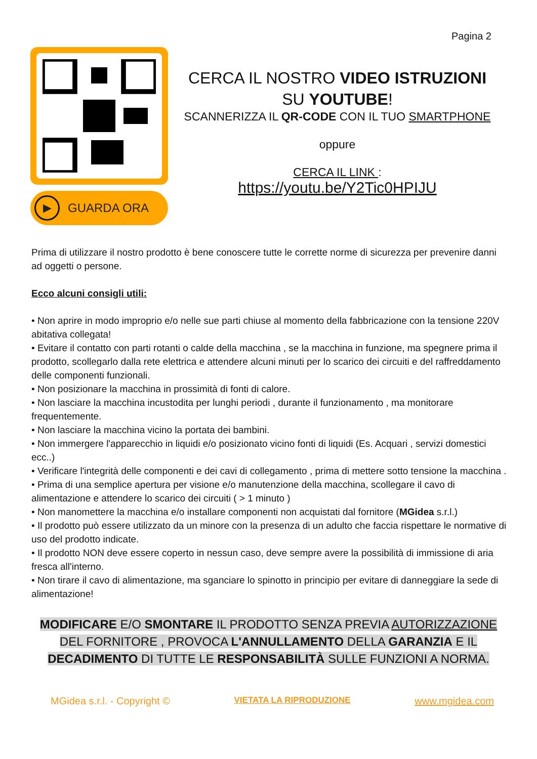Pagina 2
▶
GUARDA ORA
CERCA IL NOSTRO VIDEO ISTRUZIONI
SU YOUTUBE!
SCANNERIZZA IL QR-CODE CON IL TUO SMARTPHONE
oppure
CERCA IL LINK :
https://youtu.be/Y2Tic0HPIJU
Prima di utilizzare il nostro prodotto è bene conoscere tutte le corrette norme di sicurezza per prevenire danni ad oggetti o persone.
Ecco alcuni consigli utili:
• Non aprire in modo improprio e/o nelle sue parti chiuse al momento della fabbricazione con la tensione 220V abitativa collegata!
• Evitare il contatto con parti rotanti o calde della macchina , se la macchina in funzione, ma spegnere prima il prodotto, scollegarlo dalla rete elettrica e attendere alcuni minuti per lo scarico dei circuiti e del raffreddamento delle componenti funzionali.
• Non posizionare la macchina in prossimità di fonti di calore.
• Non lasciare la macchina incustodita per lunghi periodi , durante il funzionamento , ma monitorare frequentemente.
• Non lasciare la macchina vicino la portata dei bambini.
• Non immergere l'apparecchio in liquidi e/o posizionato vicino fonti di liquidi (Es. Acquari , servizi domestici ecc..)
• Verificare l'integrità delle componenti e dei cavi di collegamento , prima di mettere sotto tensione la macchina .
• Prima di una semplice apertura per visione e/o manutenzione della macchina, scollegare il cavo di alimentazione e attendere lo scarico dei circuiti ( > 1 minuto )
• Non manomettere la macchina e/o installare componenti non acquistati dal fornitore (MGidea s.r.l.)
• Il prodotto può essere utilizzato da un minore con la presenza di un adulto che faccia rispettare le normative di uso del prodotto indicate.
• Il prodotto NON deve essere coperto in nessun caso, deve sempre avere la possibilità di immissione di aria fresca all'interno.
• Non tirare il cavo di alimentazione, ma sganciare lo spinotto in principio per evitare di danneggiare la sede di alimentazione!
MODIFICARE E/O SMONTARE IL PRODOTTO SENZA PREVIA AUTORIZZAZIONE
DEL FORNITORE , PROVOCA L'ANNULLAMENTO DELLA GARANZIA E IL
DECADIMENTO DI TUTTE LE RESPONSABILITÀ SULLE FUNZIONI A NORMA.
MGidea s.r.l. - Copyright © VIETATA LA RIPRODUZIONE www.mgidea.com